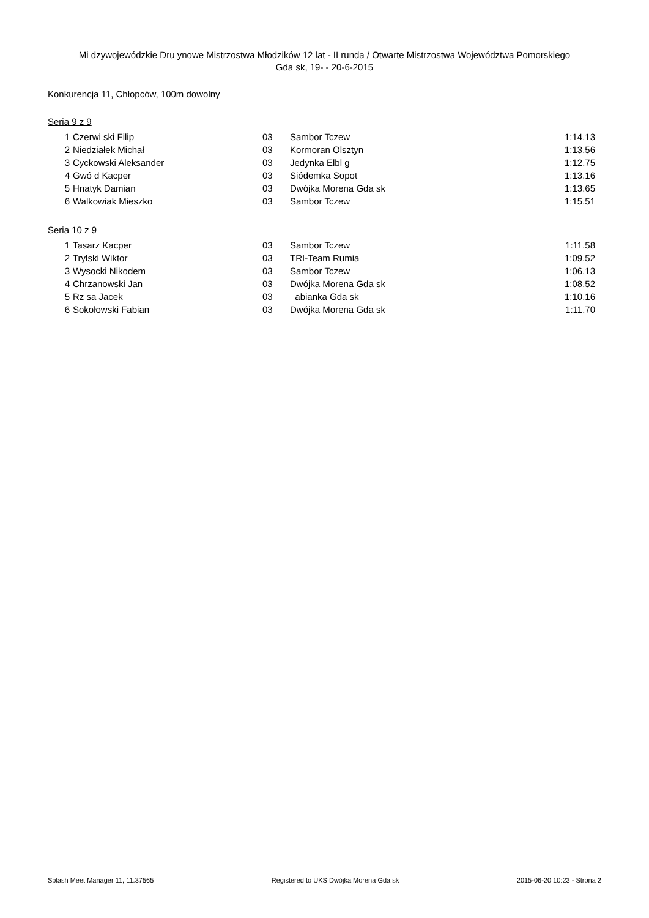Mi dzywojewódzkie Dru ynowe Mistrzostwa Młodzików 12 lat - II runda / Otwarte Mistrzostwa Województwa Pomorskiego
Gda sk, 19- - 20-6-2015
Konkurencja 11, Chłopców, 100m dowolny
Seria 9 z 9
| 1 | Czerwi ski Filip | 03 | Sambor Tczew | 1:14.13 |
| 2 | Niedziałek Michał | 03 | Kormoran Olsztyn | 1:13.56 |
| 3 | Cyckowski Aleksander | 03 | Jedynka Elbl g | 1:12.75 |
| 4 | Gwó d Kacper | 03 | Siódemka Sopot | 1:13.16 |
| 5 | Hnatyk Damian | 03 | Dwójka Morena Gda sk | 1:13.65 |
| 6 | Walkowiak Mieszko | 03 | Sambor Tczew | 1:15.51 |
Seria 10 z 9
| 1 | Tasarz Kacper | 03 | Sambor Tczew | 1:11.58 |
| 2 | Trylski Wiktor | 03 | TRI-Team Rumia | 1:09.52 |
| 3 | Wysocki Nikodem | 03 | Sambor Tczew | 1:06.13 |
| 4 | Chrzanowski Jan | 03 | Dwójka Morena Gda sk | 1:08.52 |
| 5 | Rz sa Jacek | 03 | abianka Gda sk | 1:10.16 |
| 6 | Sokołowski Fabian | 03 | Dwójka Morena Gda sk | 1:11.70 |
Splash Meet Manager 11, 11.37565 Registered to UKS Dwójka Morena Gda sk 2015-06-20 10:23 - Strona 2